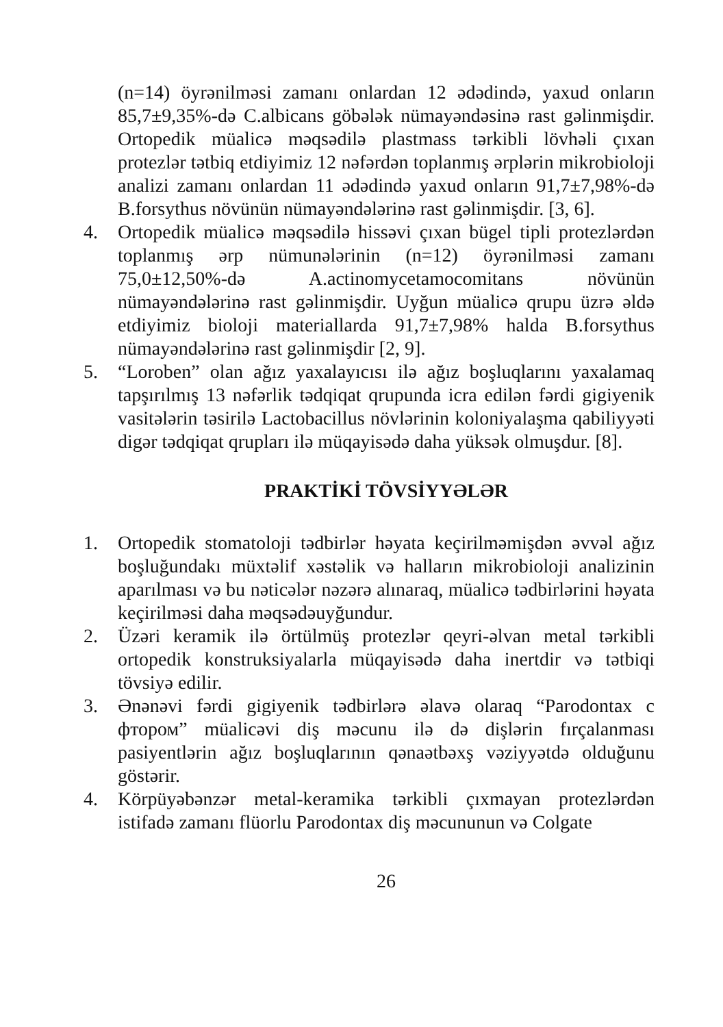(n=14) öyrənilməsi zamanı onlardan 12 ədədində, yaxud onların 85,7±9,35%-də C.albicans göbələk nümayəndəsinə rast gəlinmişdir. Ortopedik müalicə məqsədilə plastmass tərkibli lövhəli çıxan protezlər tətbiq etdiyimiz 12 nəfərdən toplanmış ərplərin mikrobioloji analizi zamanı onlardan 11 ədədində yaxud onların 91,7±7,98%-də B.forsythus növünün nümayəndələrinə rast gəlinmişdir. [3, 6].
4. Ortopedik müalicə məqsədilə hissəvi çıxan bügel tipli protezlərdən toplanmış ərp nümunələrinin (n=12) öyrənilməsi zamanı 75,0±12,50%-də A.actinomycetamocomitans növünün nümayəndələrinə rast gəlinmişdir. Uyğun müalicə qrupu üzrə əldə etdiyimiz bioloji materiallarda 91,7±7,98% halda B.forsythus nümayəndələrinə rast gəlinmişdir [2, 9].
5. “Loroben” olan ağız yaxalayıcısı ilə ağız boşluqlarını yaxalamaq tapşırılmış 13 nəfərlik tədqiqat qrupunda icra edilən fərdi gigiyenik vasitələrin təsirilə Lactobacillus növlərinin koloniyalaşma qabiliyyəti digər tədqiqat qrupları ilə müqayisədə daha yüksək olmuşdur. [8].
PRAKTİKİ TÖVSİYYƏLƏR
1. Ortopedik stomatoloji tədbirlər həyata keçirilməmişdən əvvəl ağız boşluğundakı müxtəlif xəstəlik və halların mikrobioloji analizinin aparılması və bu nəticələr nəzərə alınaraq, müalicə tədbirlərini həyata keçirilməsi daha məqsədəuyğundur.
2. Üzəri keramik ilə örtülmüş protezlər qeyri-əlvan metal tərkibli ortopedik konstruksiyalarla müqayisədə daha inertdir və tətbiqi tövsiyə edilir.
3. Ənənəvi fərdi gigiyenik tədbirlərə əlavə olaraq “Parodontax с фтором” müalicəvi diş məcunu ilə də dişlərin fırçalanması pasiyentlərin ağız boşluqlarının qənaətbəxş vəziyyətdə olduğunu göstərir.
4. Körpüyəbənzər metal-keramika tərkibli çıxmayan protezlərdən istifadə zamanı flüorlu Parodontax diş məcununun və Colgate
26